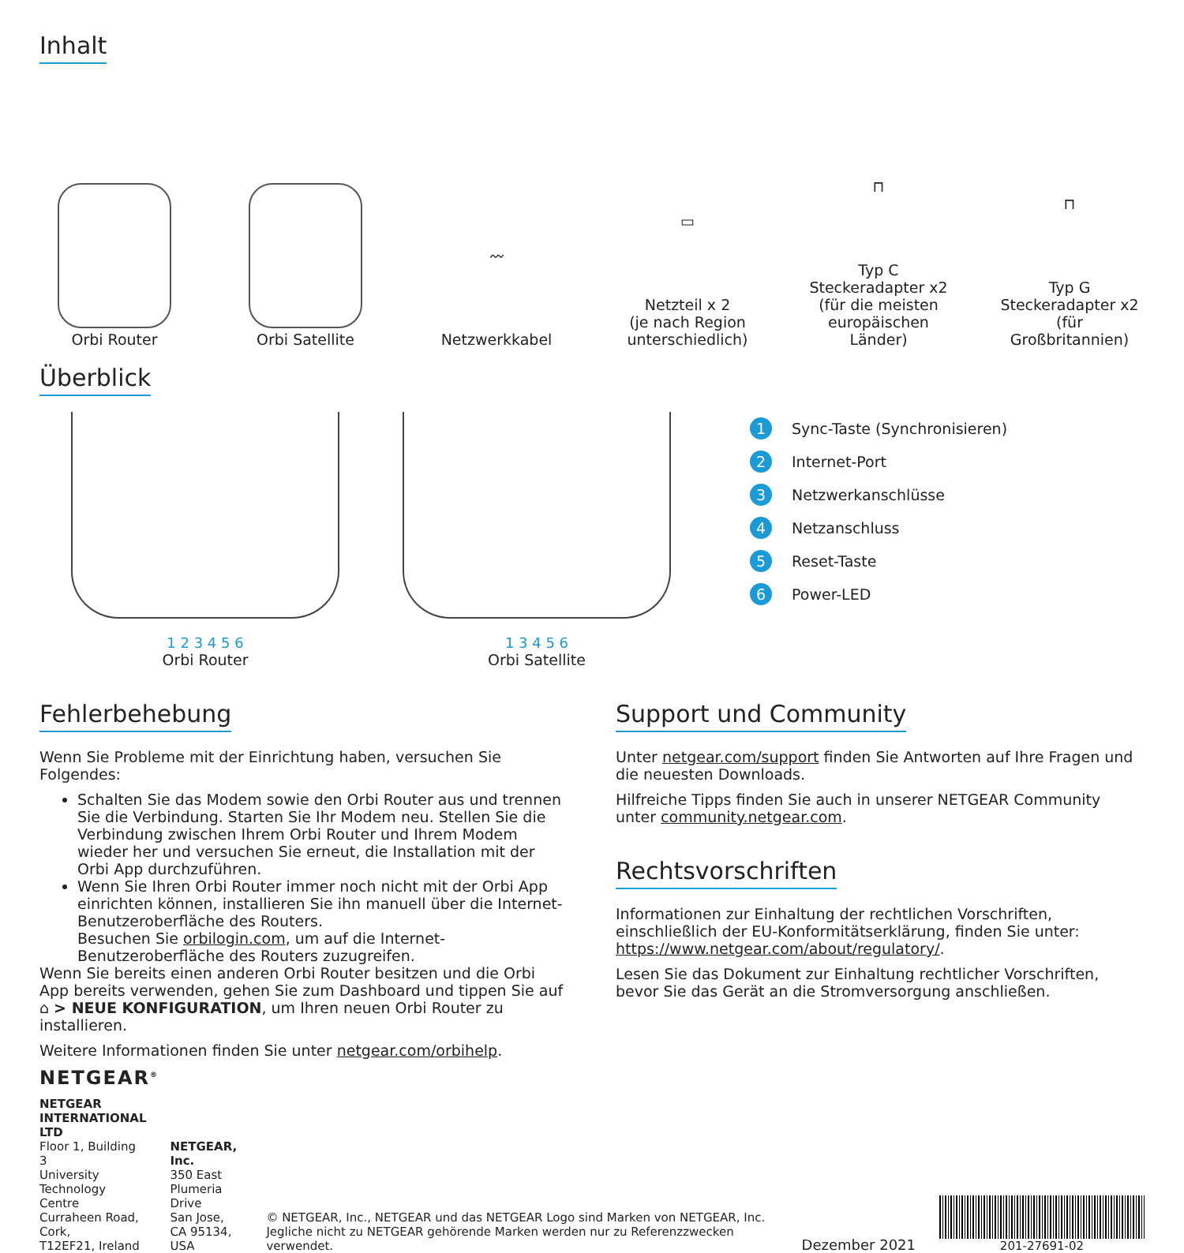Inhalt
Orbi Router
Orbi Satellite
〰
Netzwerkkabel
▭
Netzteil x 2
(je nach Region unterschiedlich)
⊓
Typ C
Steckeradapter x2
(für die meisten europäischen Länder)
⊓
Typ G
Steckeradapter x2
(für Großbritannien)
Überblick
1 2 3 4 5 6
Orbi Router
1 3 4 5 6
Orbi Satellite
1 Sync-Taste (Synchronisieren)
2 Internet-Port
3 Netzwerkanschlüsse
4 Netzanschluss
5 Reset-Taste
6 Power-LED
Fehlerbehebung
Wenn Sie Probleme mit der Einrichtung haben, versuchen Sie Folgendes:
Schalten Sie das Modem sowie den Orbi Router aus und trennen Sie die Verbindung. Starten Sie Ihr Modem neu. Stellen Sie die Verbindung zwischen Ihrem Orbi Router und Ihrem Modem wieder her und versuchen Sie erneut, die Installation mit der Orbi App durchzuführen.
Wenn Sie Ihren Orbi Router immer noch nicht mit der Orbi App einrichten können, installieren Sie ihn manuell über die Internet-Benutzeroberfläche des Routers.
Besuchen Sie orbilogin.com, um auf die Internet-Benutzeroberfläche des Routers zuzugreifen.
Wenn Sie bereits einen anderen Orbi Router besitzen und die Orbi App bereits verwenden, gehen Sie zum Dashboard und tippen Sie auf ⌂ > NEUE KONFIGURATION, um Ihren neuen Orbi Router zu installieren.
Weitere Informationen finden Sie unter netgear.com/orbihelp.
Support und Community
Unter netgear.com/support finden Sie Antworten auf Ihre Fragen und die neuesten Downloads.
Hilfreiche Tipps finden Sie auch in unserer NETGEAR Community unter community.netgear.com.
Rechtsvorschriften
Informationen zur Einhaltung der rechtlichen Vorschriften, einschließlich der EU-Konformitätserklärung, finden Sie unter: https://www.netgear.com/about/regulatory/.
Lesen Sie das Dokument zur Einhaltung rechtlicher Vorschriften, bevor Sie das Gerät an die Stromversorgung anschließen.
NETGEAR<sup>®</sup>
NETGEAR INTERNATIONAL LTD
Floor 1, Building 3
University Technology Centre
Curraheen Road, Cork,
T12EF21, Ireland
NETGEAR, Inc.
350 East Plumeria Drive
San Jose, CA 95134, USA
© NETGEAR, Inc., NETGEAR und das NETGEAR Logo sind Marken von NETGEAR, Inc. Jegliche nicht zu NETGEAR gehörende Marken werden nur zu Referenzzwecken verwendet.
Dezember 2021
201-27691-02